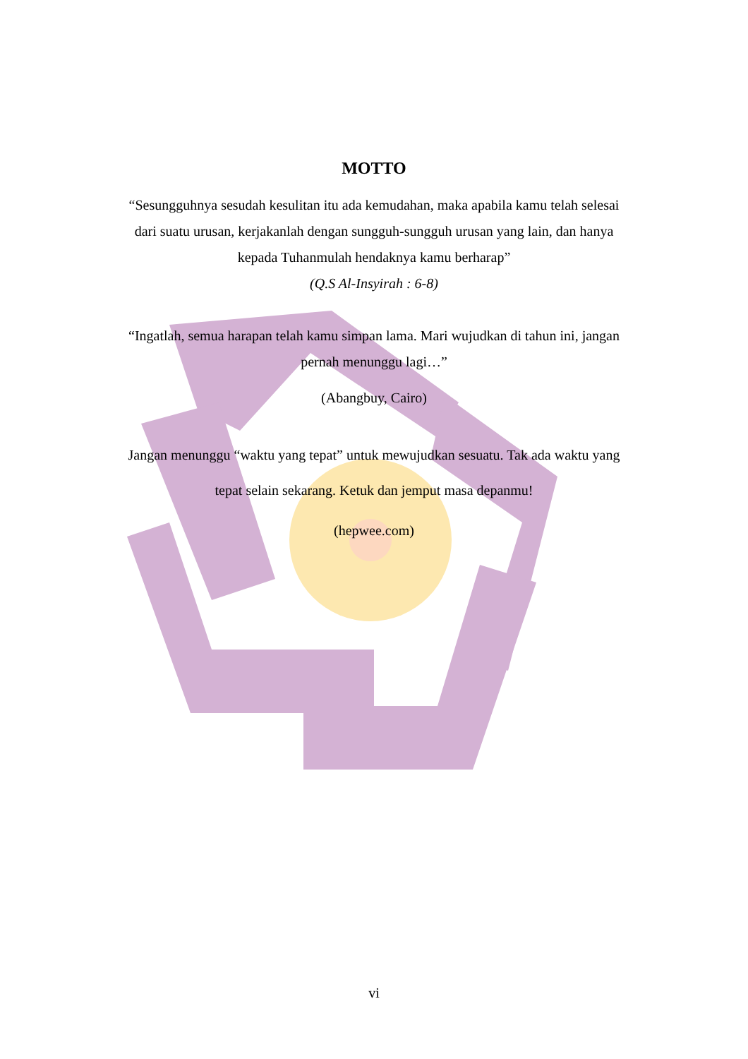MOTTO
“Sesungguhnya sesudah kesulitan itu ada kemudahan, maka apabila kamu telah selesai dari suatu urusan, kerjakanlah dengan sungguh-sungguh urusan yang lain, dan hanya kepada Tuhanmulah hendaknya kamu berharap”
(Q.S Al-Insyirah : 6-8)
“Ingatlah, semua harapan telah kamu simpan lama. Mari wujudkan di tahun ini, jangan pernah menunggu lagi…”
(Abangbuy, Cairo)
Jangan menunggu “waktu yang tepat” untuk mewujudkan sesuatu. Tak ada waktu yang tepat selain sekarang. Ketuk dan jemput masa depanmu!
(hepwee.com)
vi